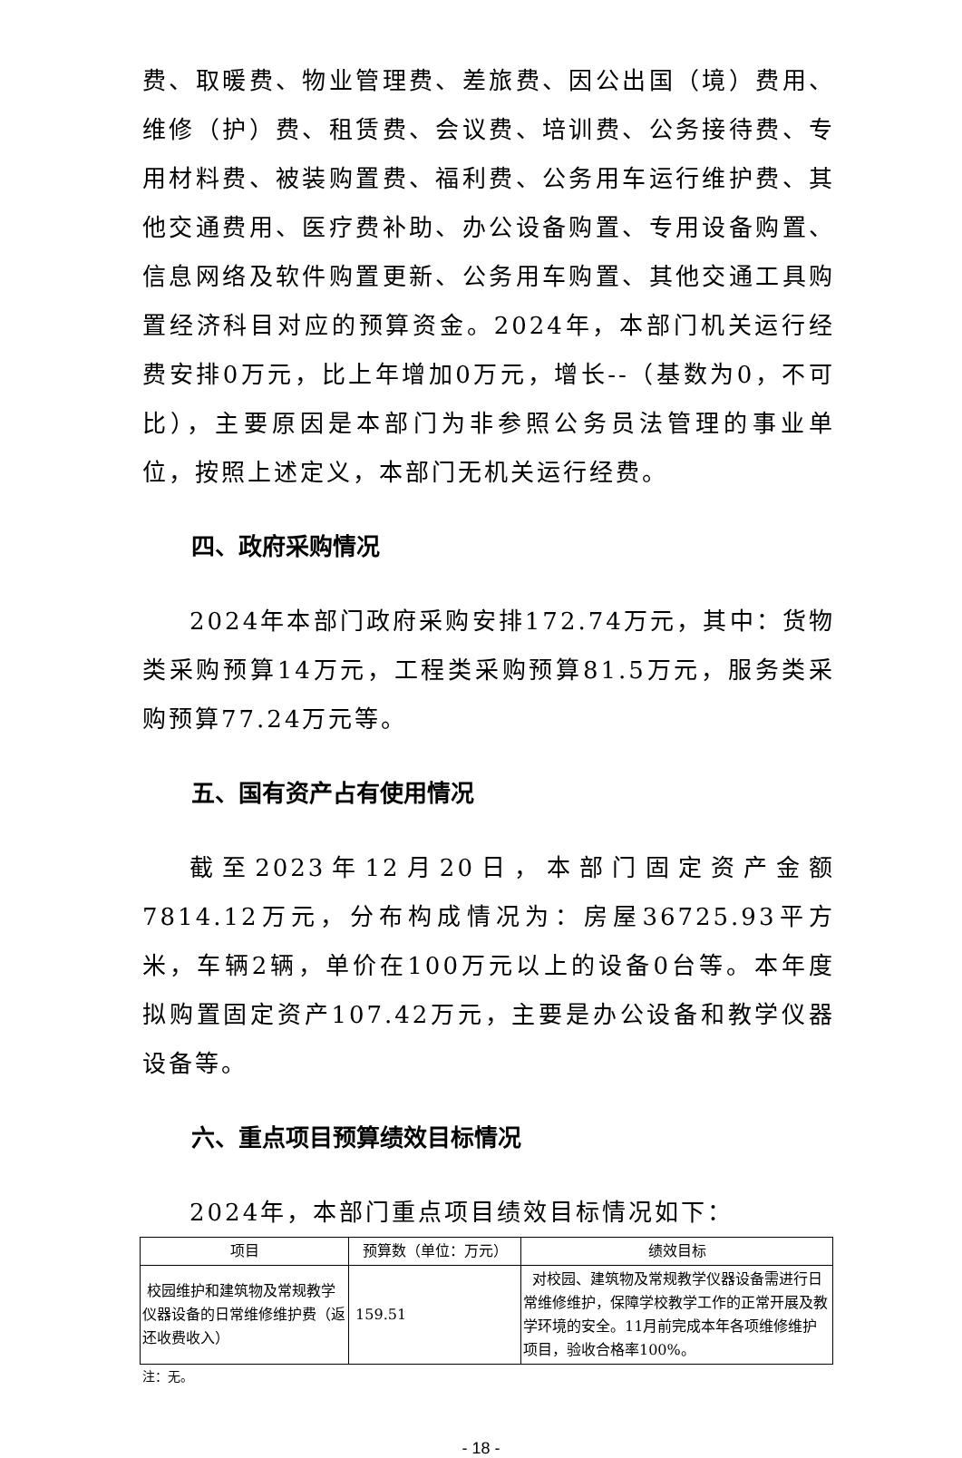费、取暖费、物业管理费、差旅费、因公出国（境）费用、维修（护）费、租赁费、会议费、培训费、公务接待费、专用材料费、被装购置费、福利费、公务用车运行维护费、其他交通费用、医疗费补助、办公设备购置、专用设备购置、信息网络及软件购置更新、公务用车购置、其他交通工具购置经济科目对应的预算资金。2024年，本部门机关运行经费安排0万元，比上年增加0万元，增长--（基数为0，不可比），主要原因是本部门为非参照公务员法管理的事业单位，按照上述定义，本部门无机关运行经费。
四、政府采购情况
2024年本部门政府采购安排172.74万元，其中：货物类采购预算14万元，工程类采购预算81.5万元，服务类采购预算77.24万元等。
五、国有资产占有使用情况
截至2023年12月20日，本部门固定资产金额7814.12万元，分布构成情况为：房屋36725.93平方米，车辆2辆，单价在100万元以上的设备0台等。本年度拟购置固定资产107.42万元，主要是办公设备和教学仪器设备等。
六、重点项目预算绩效目标情况
2024年，本部门重点项目绩效目标情况如下：
| 项目 | 预算数（单位：万元） | 绩效目标 |
| --- | --- | --- |
| 校园维护和建筑物及常规教学仪器设备的日常维修维护费（返还收费收入） | 159.51 | 对校园、建筑物及常规教学仪器设备需进行日常维修维护，保障学校教学工作的正常开展及教学环境的安全。11月前完成本年各项维修维护项目，验收合格率100%。 |
注：无。
- 18 -